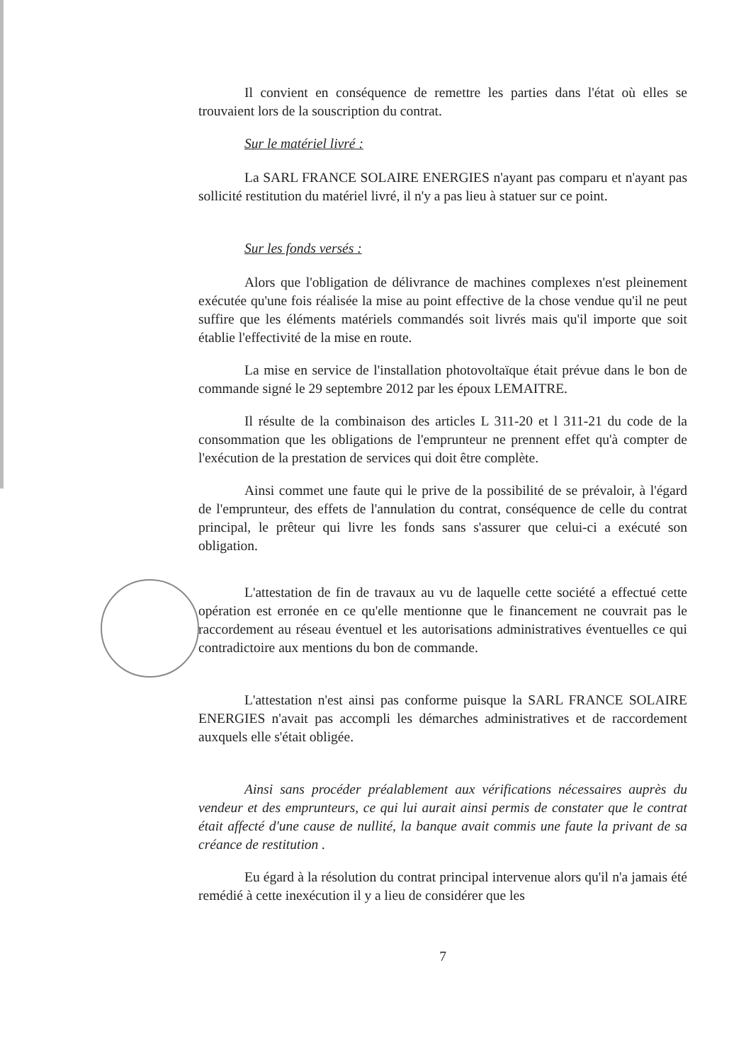Il convient en conséquence de remettre les parties dans l'état où elles se trouvaient lors de la souscription du contrat.
Sur le matériel livré :
La SARL FRANCE SOLAIRE ENERGIES n'ayant pas comparu et n'ayant pas sollicité restitution du matériel livré, il n'y a pas lieu à statuer sur ce point.
Sur les fonds versés :
Alors que l'obligation de délivrance de machines complexes n'est pleinement exécutée qu'une fois réalisée la mise au point effective de la chose vendue qu'il ne peut suffire que les éléments matériels commandés soit livrés mais qu'il importe que soit établie l'effectivité de la mise en route.
La mise en service de l'installation photovoltaïque était prévue dans le bon de commande signé le 29 septembre 2012 par les époux LEMAITRE.
Il résulte de la combinaison des articles L 311-20 et l 311-21 du code de la consommation que les obligations de l'emprunteur ne prennent effet qu'à compter de l'exécution de la prestation de services qui doit être complète.
Ainsi commet une faute qui le prive de la possibilité de se prévaloir, à l'égard de l'emprunteur, des effets de l'annulation du contrat, conséquence de celle du contrat principal, le prêteur qui livre les fonds sans s'assurer que celui-ci a exécuté son obligation.
L'attestation de fin de travaux au vu de laquelle cette société a effectué cette opération est erronée en ce qu'elle mentionne que le financement ne couvrait pas le raccordement au réseau éventuel et les autorisations administratives éventuelles ce qui contradictoire aux mentions du bon de commande.
L'attestation n'est ainsi pas conforme puisque la SARL FRANCE SOLAIRE ENERGIES n'avait pas accompli les démarches administratives et de raccordement auxquels elle s'était obligée.
Ainsi sans procéder préalablement aux vérifications nécessaires auprès du vendeur et des emprunteurs, ce qui lui aurait ainsi permis de constater que le contrat était affecté d'une cause de nullité, la banque avait commis une faute la privant de sa créance de restitution .
Eu égard à la résolution du contrat principal intervenue alors qu'il n'a jamais été remédié à cette inexécution il y a lieu de considérer que les
7